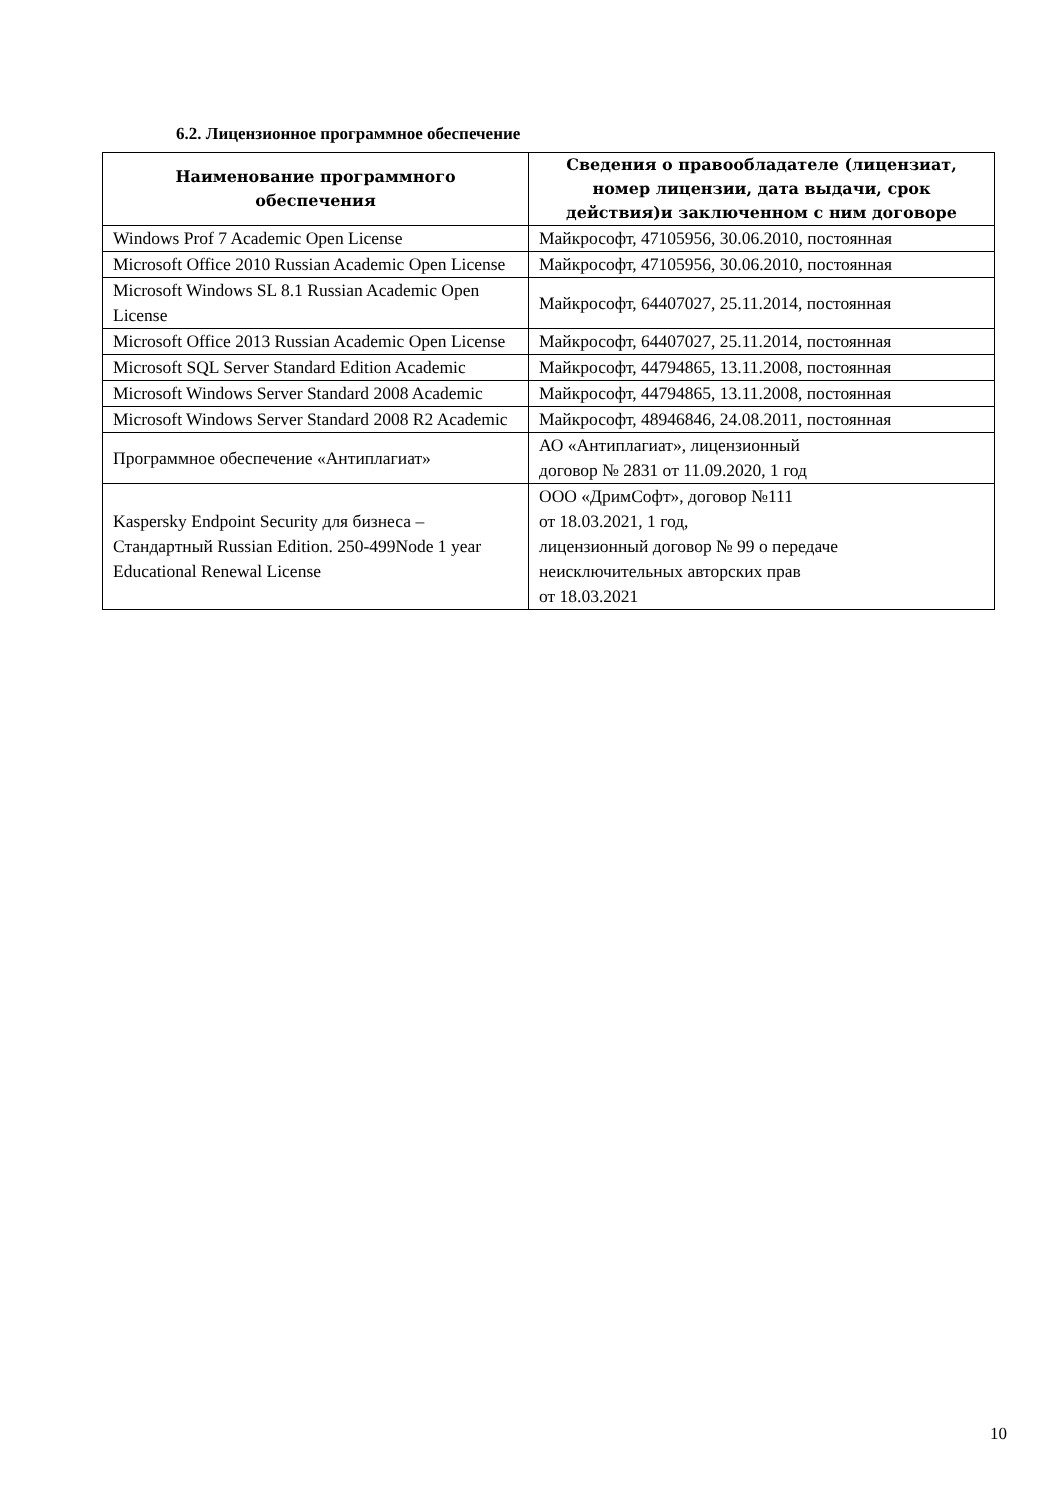6.2. Лицензионное программное обеспечение
| Наименование программного обеспечения | Сведения о правообладателе (лицензиат, номер лицензии, дата выдачи, срок действия)и заключенном с ним договоре |
| --- | --- |
| Windows Prof 7 Academic Open License | Майкрософт, 47105956, 30.06.2010, постоянная |
| Microsoft Office 2010 Russian Academic Open License | Майкрософт, 47105956, 30.06.2010, постоянная |
| Microsoft Windows SL 8.1 Russian Academic Open License | Майкрософт, 64407027, 25.11.2014, постоянная |
| Microsoft Office 2013 Russian Academic Open License | Майкрософт, 64407027, 25.11.2014, постоянная |
| Microsoft SQL Server Standard Edition Academic | Майкрософт, 44794865, 13.11.2008, постоянная |
| Microsoft Windows Server Standard 2008 Academic | Майкрософт, 44794865, 13.11.2008, постоянная |
| Microsoft Windows Server Standard 2008 R2 Academic | Майкрософт, 48946846, 24.08.2011, постоянная |
| Программное обеспечение «Антиплагиат» | АО «Антиплагиат», лицензионный договор № 2831 от 11.09.2020, 1 год |
| Kaspersky Endpoint Security для бизнеса – Стандартный Russian Edition. 250-499Node 1 year Educational Renewal License | ООО «ДримСофт», договор №111 от 18.03.2021, 1 год, лицензионный договор № 99 о передаче неисключительных авторских прав от 18.03.2021 |
10